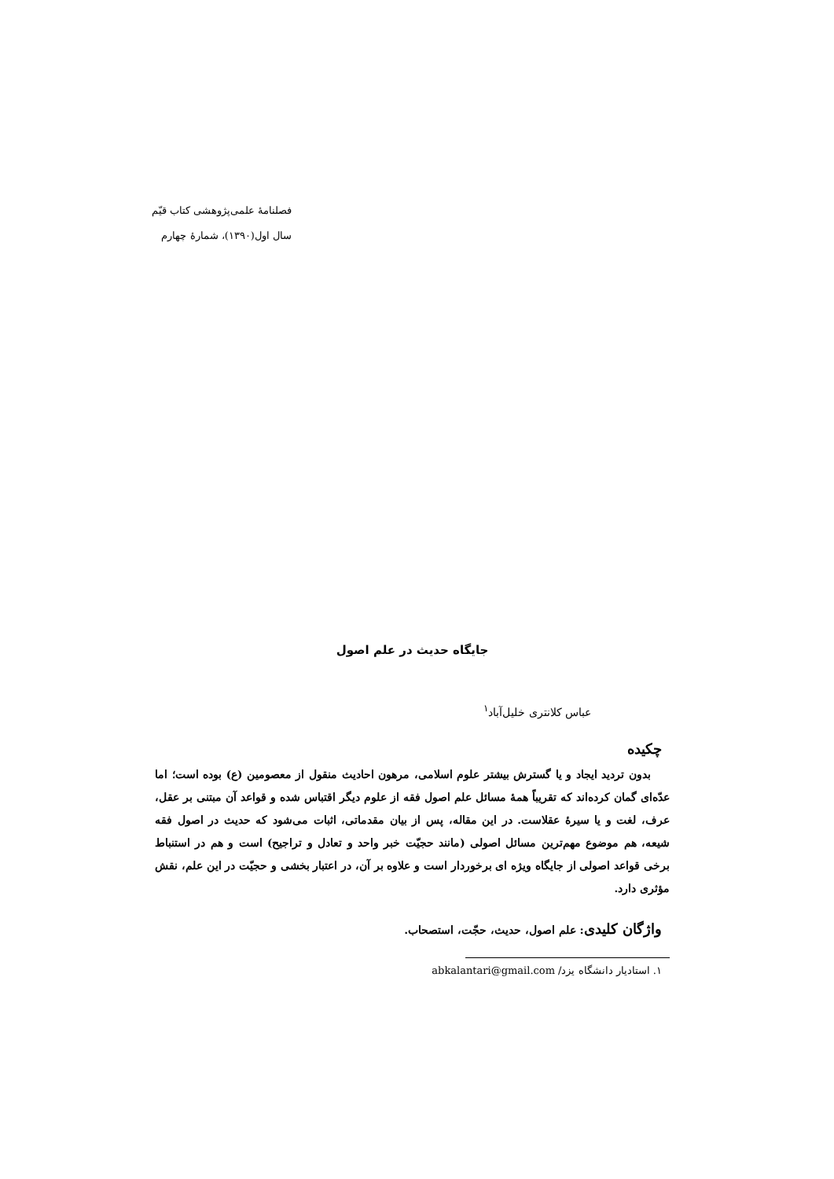فصلنامهٔ علمی‌پژوهشی کتاب قیّم
سال اول(۱۳۹۰)، شمارهٔ چهارم
جایگاه حدیث در علم اصول
عباس کلانتری خلیل‌آباد<sup>۱</sup>
چکیده
بدون تردید ایجاد و یا گسترش بیشتر علوم اسلامی، مرهون احادیث منقول از معصومین (ع) بوده است؛ اما عدّه‌ای گمان کرده‌اند که تقریباً همهٔ مسائل علم اصول فقه از علوم دیگر اقتباس شده و قواعد آن مبتنی بر عقل، عرف، لغت و یا سیرهٔ عقلاست. در این مقاله، پس از بیان مقدماتی، اثبات می‌شود که حدیث در اصول فقه شیعه، هم موضوع مهم‌ترین مسائل اصولی (مانند حجیّت خبر واحد و تعادل و تراجیح) است و هم در استنباط برخی قواعد اصولی از جایگاه ویژه ای برخوردار است و علاوه بر آن، در اعتبار بخشی و حجیّت در این علم، نقش مؤثری دارد.
واژگان کلیدی: علم اصول، حدیث، حجّت، استصحاب.
۱. استادیار دانشگاه یزد/ abkalantari@gmail.com